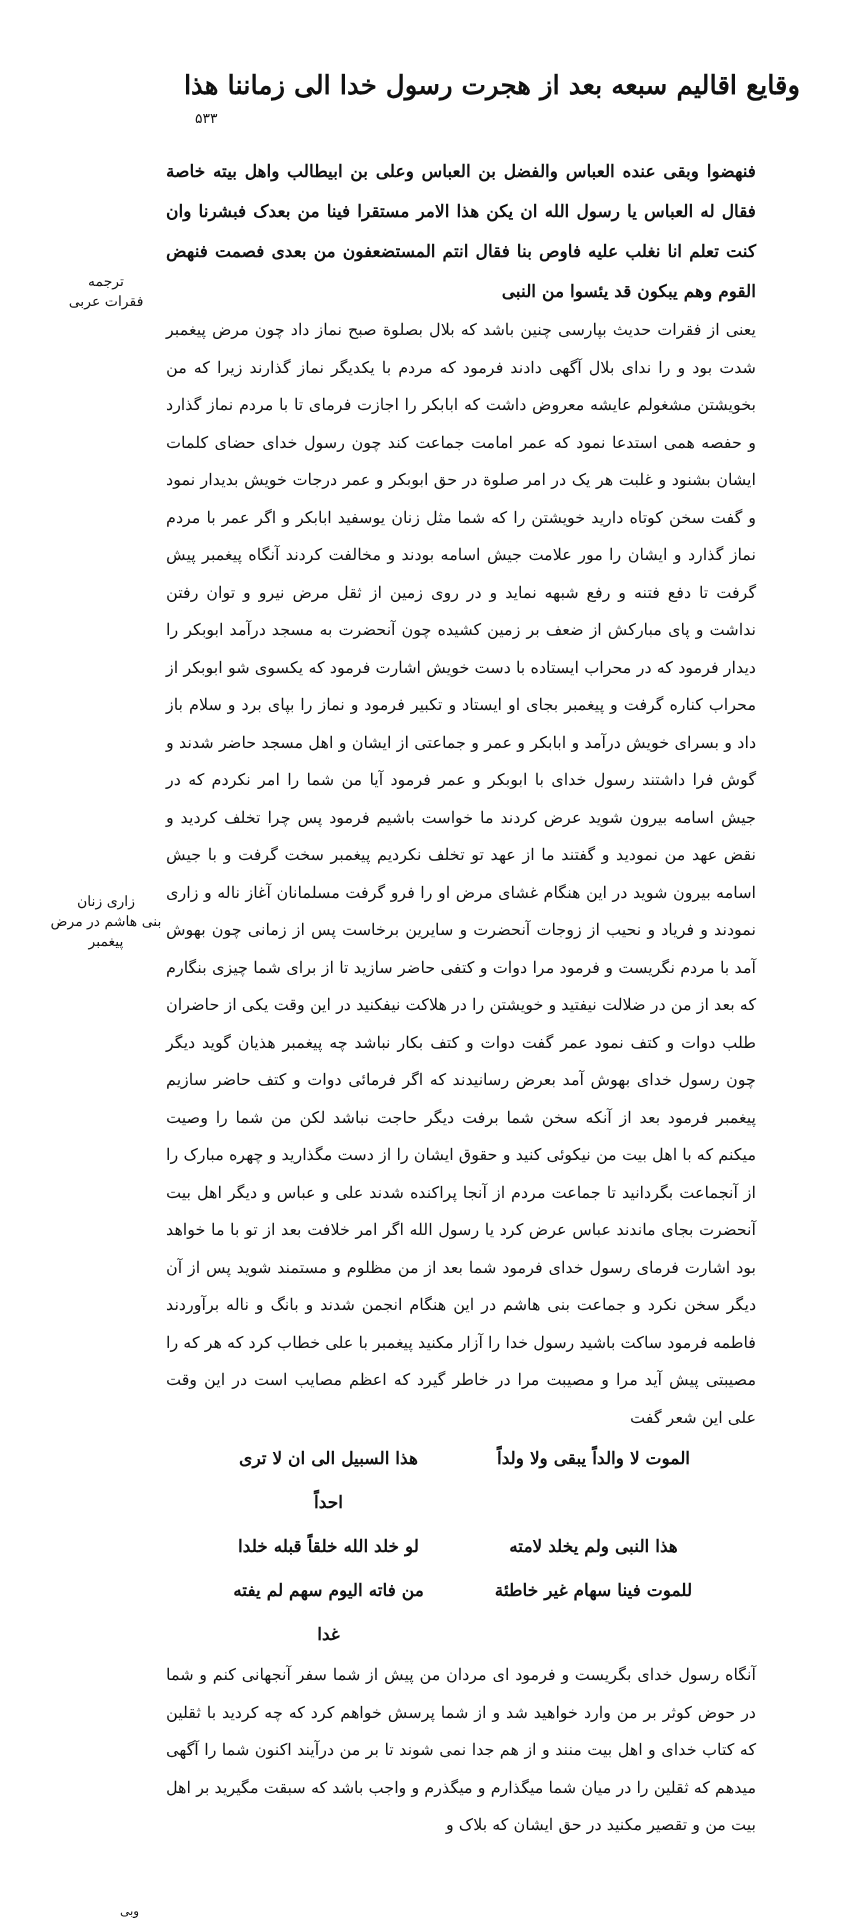وقایع اقالیم سبعه بعد از هجرت رسول خدا الی زماننا هذا
۵۳۳
فنهضوا وبقی عنده العباس والفضل بن العباس وعلی بن ابیطالب واهل بیته خاصة فقال له العباس یا رسول الله ان یکن هذا الامر مستقرا فینا من بعدک فبشرنا وان کنت تعلم انا نغلب علیه فاوص بنا فقال انتم المستضعفون من بعدی فصمت فنهض القوم وهم یبکون قد یئسوا من النبی
یعنی از فقرات حدیث بپارسی چنین باشد که بلال بصلوة صبح نماز داد چون مرض پیغمبر شدت بود و را ندای بلال آگهی دادند فرمود که مردم با یکدیگر نماز گذارند زیرا که من بخویشتن مشغولم عایشه معروض داشت که ابابکر را اجازت فرمای تا با مردم نماز گذارد و حفصه همی استدعا نمود که عمر امامت جماعت کند چون رسول خدای حضای کلمات ایشان بشنود و غلبت هر یک در امر صلوة در حق ابوبکر و عمر درجات خویش بدیدار نمود و گفت سخن کوتاه دارید خویشتن را که شما مثل زنان یوسفید ابابکر و اگر عمر با مردم نماز گذارد و ایشان را مور علامت جیش اسامه بودند و مخالفت کردند آنگاه پیغمبر پیش گرفت تا دفع فتنه و رفع شبهه نماید و در روی زمین از ثقل مرض نیرو و توان رفتن نداشت و پای مبارکش از ضعف بر زمین کشیده چون آنحضرت به مسجد درآمد ابوبکر را دیدار فرمود که در محراب ایستاده با دست خویش اشارت فرمود که یکسوی شو ابوبکر از محراب کناره گرفت و پیغمبر بجای او ایستاد و تکبیر فرمود و نماز را بپای برد و سلام باز داد و بسرای خویش درآمد و ابابکر و عمر و جماعتی از ایشان و اهل مسجد حاضر شدند و گوش فرا داشتند رسول خدای با ابوبکر و عمر فرمود آیا من شما را امر نکردم که در جیش اسامه بیرون شوید عرض کردند ما خواست باشیم فرمود پس چرا تخلف کردید و نقض عهد من نمودید و گفتند ما از عهد تو تخلف نکردیم پیغمبر سخت گرفت و با جیش اسامه بیرون شوید در این هنگام غشای مرض او را فرو گرفت مسلمانان آغاز ناله و زاری نمودند و فریاد و نحیب از زوجات آنحضرت و سایرین برخاست پس از زمانی چون بهوش آمد با مردم نگریست و فرمود مرا دوات و کتفی حاضر سازید تا از برای شما چیزی بنگارم که بعد از من در ضلالت نیفتید و خویشتن را در هلاکت نیفکنید در این وقت یکی از حاضران طلب دوات و کتف نمود عمر گفت دوات و کتف بکار نباشد چه پیغمبر هذیان گوید دیگر چون رسول خدای بهوش آمد بعرض رسانیدند که اگر فرمائی دوات و کتف حاضر سازیم پیغمبر فرمود بعد از آنکه سخن شما برفت دیگر حاجت نباشد لکن من شما را وصیت میکنم که با اهل بیت من نیکوئی کنید و حقوق ایشان را از دست مگذارید و چهره مبارک را از آنجماعت بگردانید تا جماعت مردم از آنجا پراکنده شدند علی و عباس و دیگر اهل بیت آنحضرت بجای ماندند عباس عرض کرد یا رسول الله اگر امر خلافت بعد از تو با ما خواهد بود اشارت فرمای رسول خدای فرمود شما بعد از من مظلوم و مستمند شوید پس از آن دیگر سخن نکرد و جماعت بنی هاشم در این هنگام انجمن شدند و بانگ و ناله برآوردند فاطمه فرمود ساکت باشید رسول خدا را آزار مکنید پیغمبر با علی خطاب کرد که هر که را مصیبتی پیش آید مرا و مصیبت مرا در خاطر گیرد که اعظم مصایب است در این وقت علی این شعر گفت
الموت لا والداً یبقی ولا ولداً
هذا السبیل الی ان لا تری احداً
هذا النبی ولم یخلد لامته
لو خلد الله خلقاً قبله خلدا
للموت فینا سهام غیر خاطئة
من فاته الیوم سهم لم یفته غدا
آنگاه رسول خدای بگریست و فرمود ای مردان من پیش از شما سفر آنجهانی کنم و شما در حوض کوثر بر من وارد خواهید شد و از شما پرسش خواهم کرد که چه کردید با ثقلین که کتاب خدای و اهل بیت منند و از هم جدا نمی شوند تا بر من درآیند اکنون شما را آگهی میدهم که ثقلین را در میان شما میگذارم و میگذرم و واجب باشد که سبقت مگیرید بر اهل بیت من و تقصیر مکنید در حق ایشان که بلاک و
ترجمه
فقرات عربی
زاری زنان
بنی هاشم در مرض
پیغمبر
وبی